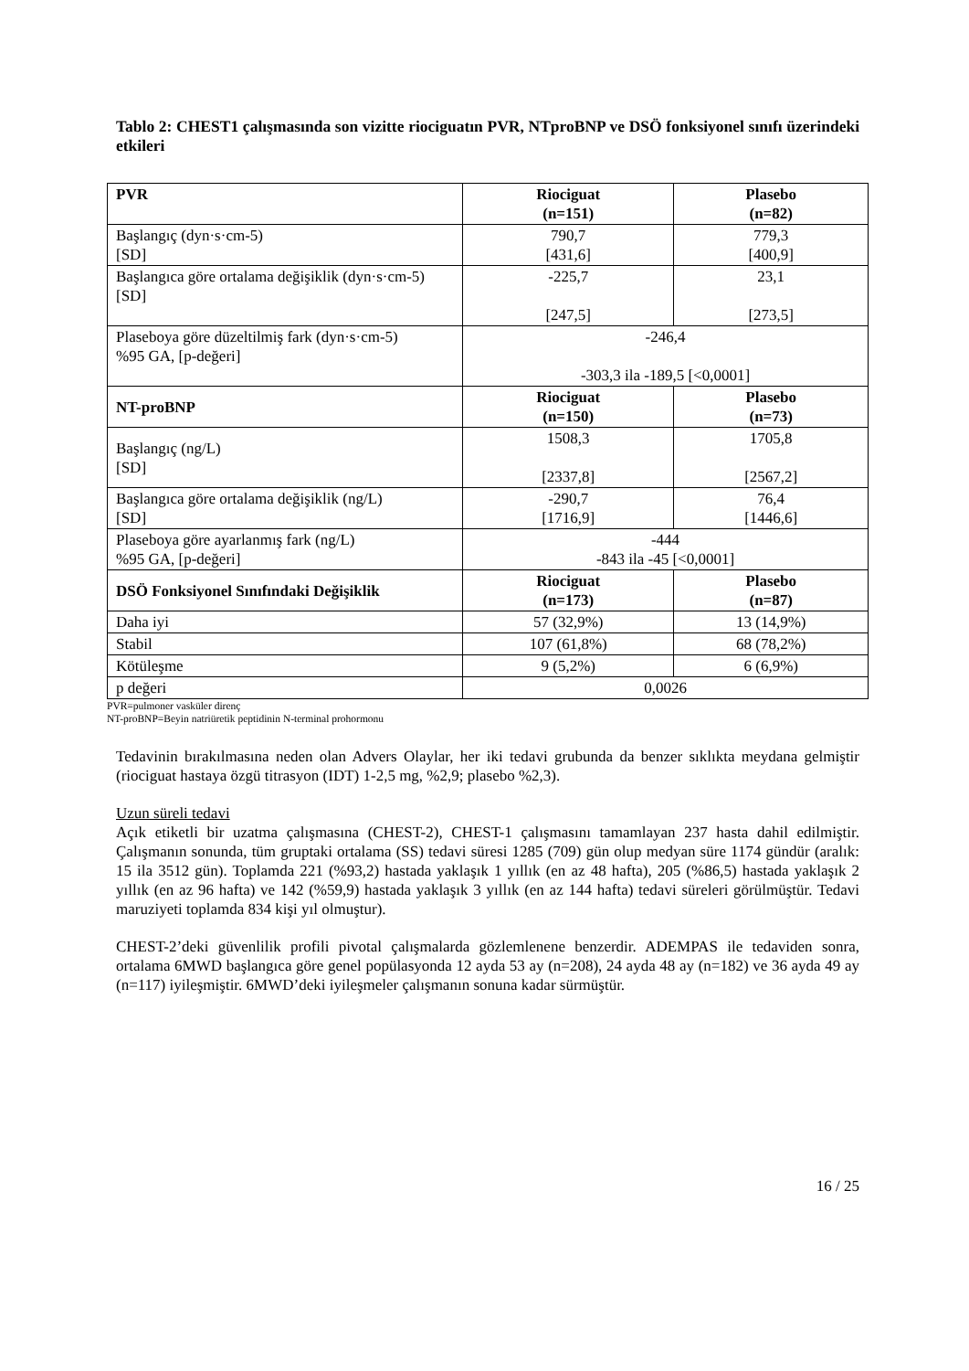Tablo 2: CHEST1 çalışmasında son vizitte riociguatın PVR, NTproBNP ve DSÖ fonksiyonel sınıfı üzerindeki etkileri
| PVR | Riociguat (n=151) | Plasebo (n=82) |
| --- | --- | --- |
| Başlangıç (dyn·s·cm-5) [SD] | 790,7 [431,6] | 779,3 [400,9] |
| Başlangıca göre ortalama değişiklik (dyn·s·cm-5) [SD] | -225,7 [247,5] | 23,1 [273,5] |
| Plaseboya göre düzeltilmiş fark (dyn·s·cm-5) %95 GA, [p-değeri] | -246,4 -303,3 ila -189,5 [<0,0001] | |
| NT-proBNP | Riociguat (n=150) | Plasebo (n=73) |
| Başlangıç (ng/L) [SD] | 1508,3 [2337,8] | 1705,8 [2567,2] |
| Başlangıca göre ortalama değişiklik (ng/L) [SD] | -290,7 [1716,9] | 76,4 [1446,6] |
| Plaseboya göre ayarlanmış fark (ng/L) %95 GA, [p-değeri] | -444 -843 ila -45 [<0,0001] | |
| DSÖ Fonksiyonel Sınıfındaki Değişiklik | Riociguat (n=173) | Plasebo (n=87) |
| Daha iyi | 57 (32,9%) | 13 (14,9%) |
| Stabil | 107 (61,8%) | 68 (78,2%) |
| Kötüleşme | 9 (5,2%) | 6 (6,9%) |
| p değeri | 0,0026 | |
PVR=pulmoner vasküler direnç
NT-proBNP=Beyin natriüretik peptidinin N-terminal prohormonu
Tedavinin bırakılmasına neden olan Advers Olaylar, her iki tedavi grubunda da benzer sıklıkta meydana gelmiştir (riociguat hastaya özgü titrasyon (IDT) 1-2,5 mg, %2,9; plasebo %2,3).
Uzun süreli tedavi
Açık etiketli bir uzatma çalışmasına (CHEST-2), CHEST-1 çalışmasını tamamlayan 237 hasta dahil edilmiştir. Çalışmanın sonunda, tüm gruptaki ortalama (SS) tedavi süresi 1285 (709) gün olup medyan süre 1174 gündür (aralık: 15 ila 3512 gün). Toplamda 221 (%93,2) hastada yaklaşık 1 yıllık (en az 48 hafta), 205 (%86,5) hastada yaklaşık 2 yıllık (en az 96 hafta) ve 142 (%59,9) hastada yaklaşık 3 yıllık (en az 144 hafta) tedavi süreleri görülmüştür. Tedavi maruziyeti toplamda 834 kişi yıl olmuştur).
CHEST-2’deki güvenlilik profili pivotal çalışmalarda gözlemlenene benzerdir. ADEMPAS ile tedaviden sonra, ortalama 6MWD başlangıca göre genel popülasyonda 12 ayda 53 ay (n=208), 24 ayda 48 ay (n=182) ve 36 ayda 49 ay (n=117) iyileşmiştir. 6MWD’deki iyileşmeler çalışmanın sonuna kadar sürmüştür.
16 / 25